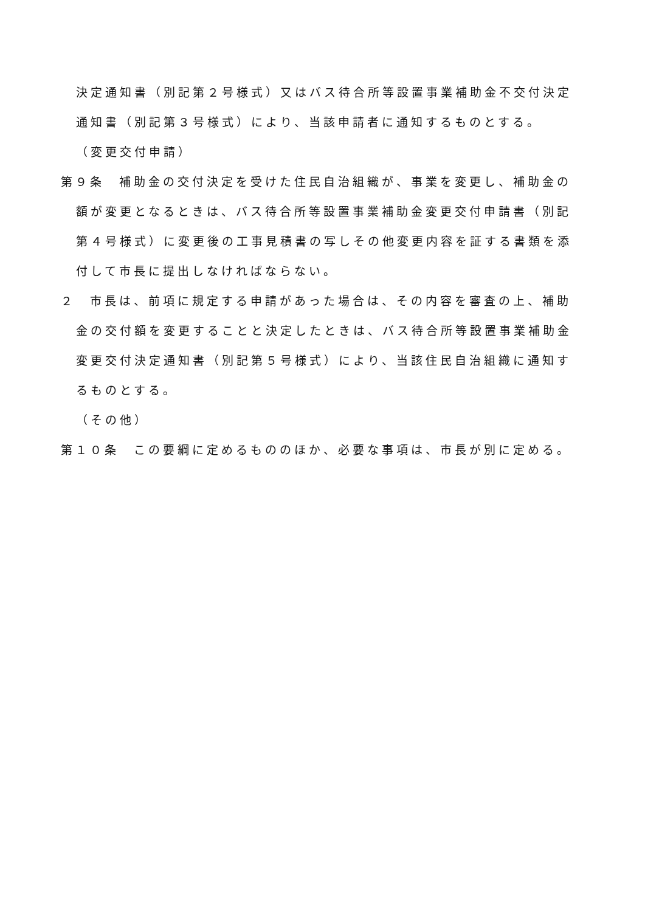決定通知書（別記第２号様式）又はバス待合所等設置事業補助金不交付決定通知書（別記第３号様式）により、当該申請者に通知するものとする。
（変更交付申請）
第９条　補助金の交付決定を受けた住民自治組織が、事業を変更し、補助金の額が変更となるときは、バス待合所等設置事業補助金変更交付申請書（別記第４号様式）に変更後の工事見積書の写しその他変更内容を証する書類を添付して市長に提出しなければならない。
２　市長は、前項に規定する申請があった場合は、その内容を審査の上、補助金の交付額を変更することと決定したときは、バス待合所等設置事業補助金変更交付決定通知書（別記第５号様式）により、当該住民自治組織に通知するものとする。
（その他）
第１０条　この要綱に定めるもののほか、必要な事項は、市長が別に定める。